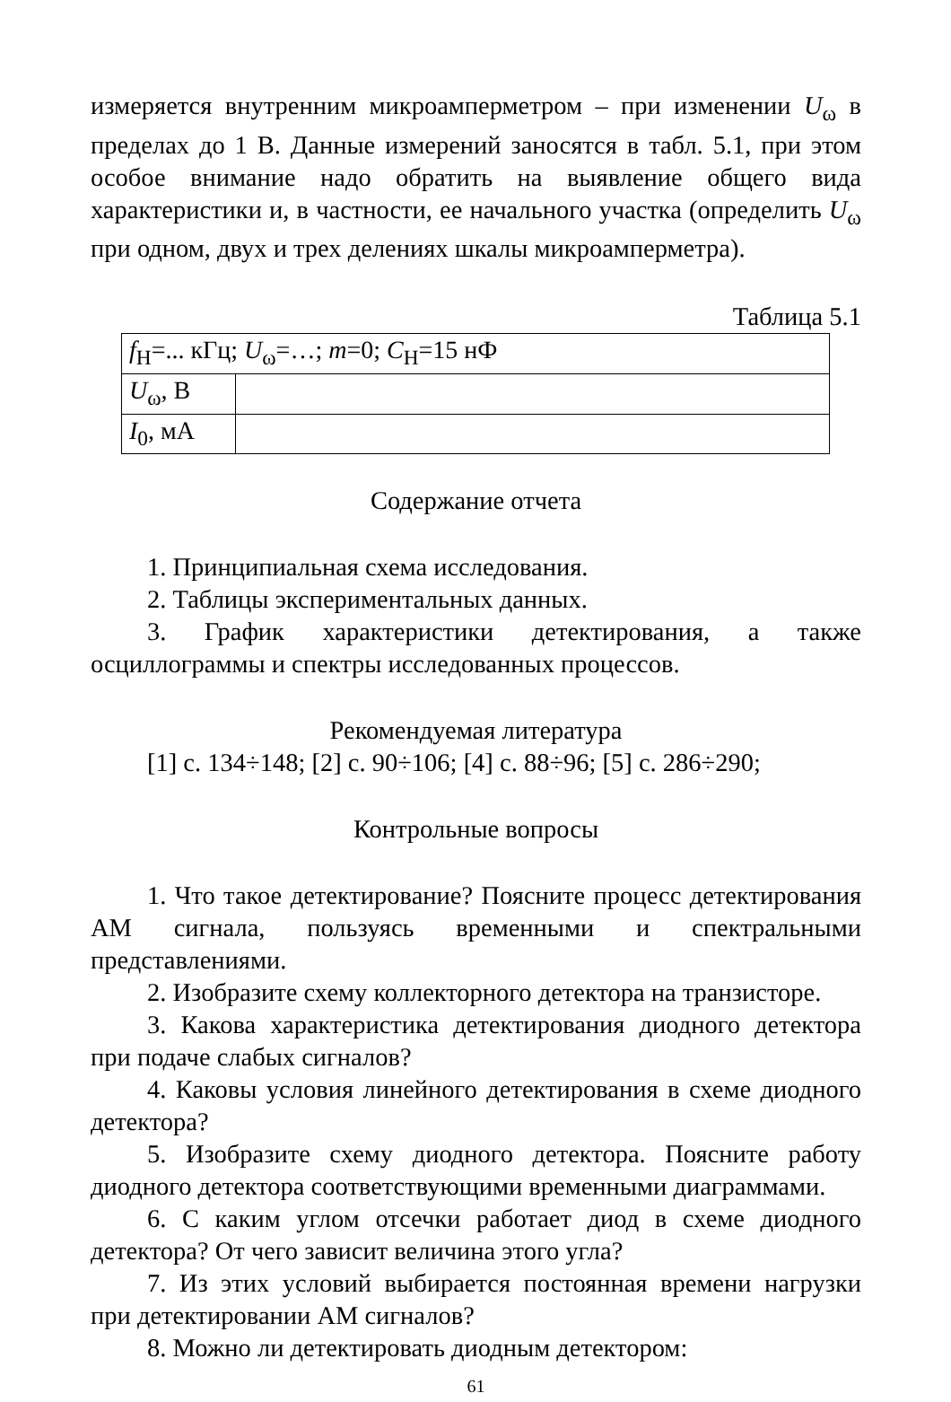измеряется внутренним микроамперметром – при изменении U<sub>ω</sub> в пределах до 1 В. Данные измерений заносятся в табл. 5.1, при этом особое внимание надо обратить на выявление общего вида характеристики и, в частности, ее начального участка (определить U<sub>ω</sub> при одном, двух и трех делениях шкалы микроамперметра).
Таблица 5.1
| f<sub>Н</sub>=... кГц; U<sub>ω</sub>=…; m =0; C<sub>Н</sub>=15 нФ | |
| U<sub>ω</sub>, В | |
| I<sub>0</sub>, мА | |
Содержание отчета
1. Принципиальная схема исследования.
2. Таблицы экспериментальных данных.
3. График характеристики детектирования, а также осциллограммы и спектры исследованных процессов.
Рекомендуемая литература
[1] с. 134÷148; [2] с. 90÷106; [4] с. 88÷96; [5] с. 286÷290;
Контрольные вопросы
1. Что такое детектирование? Поясните процесс детектирования АМ сигнала, пользуясь временными и спектральными представлениями.
2. Изобразите схему коллекторного детектора на транзисторе.
3. Какова характеристика детектирования диодного детектора при подаче слабых сигналов?
4. Каковы условия линейного детектирования в схеме диодного детектора?
5. Изобразите схему диодного детектора. Поясните работу диодного детектора соответствующими временными диаграммами.
6. С каким углом отсечки работает диод в схеме диодного детектора? От чего зависит величина этого угла?
7. Из этих условий выбирается постоянная времени нагрузки при детектировании АМ сигналов?
8. Можно ли детектировать диодным детектором:
61